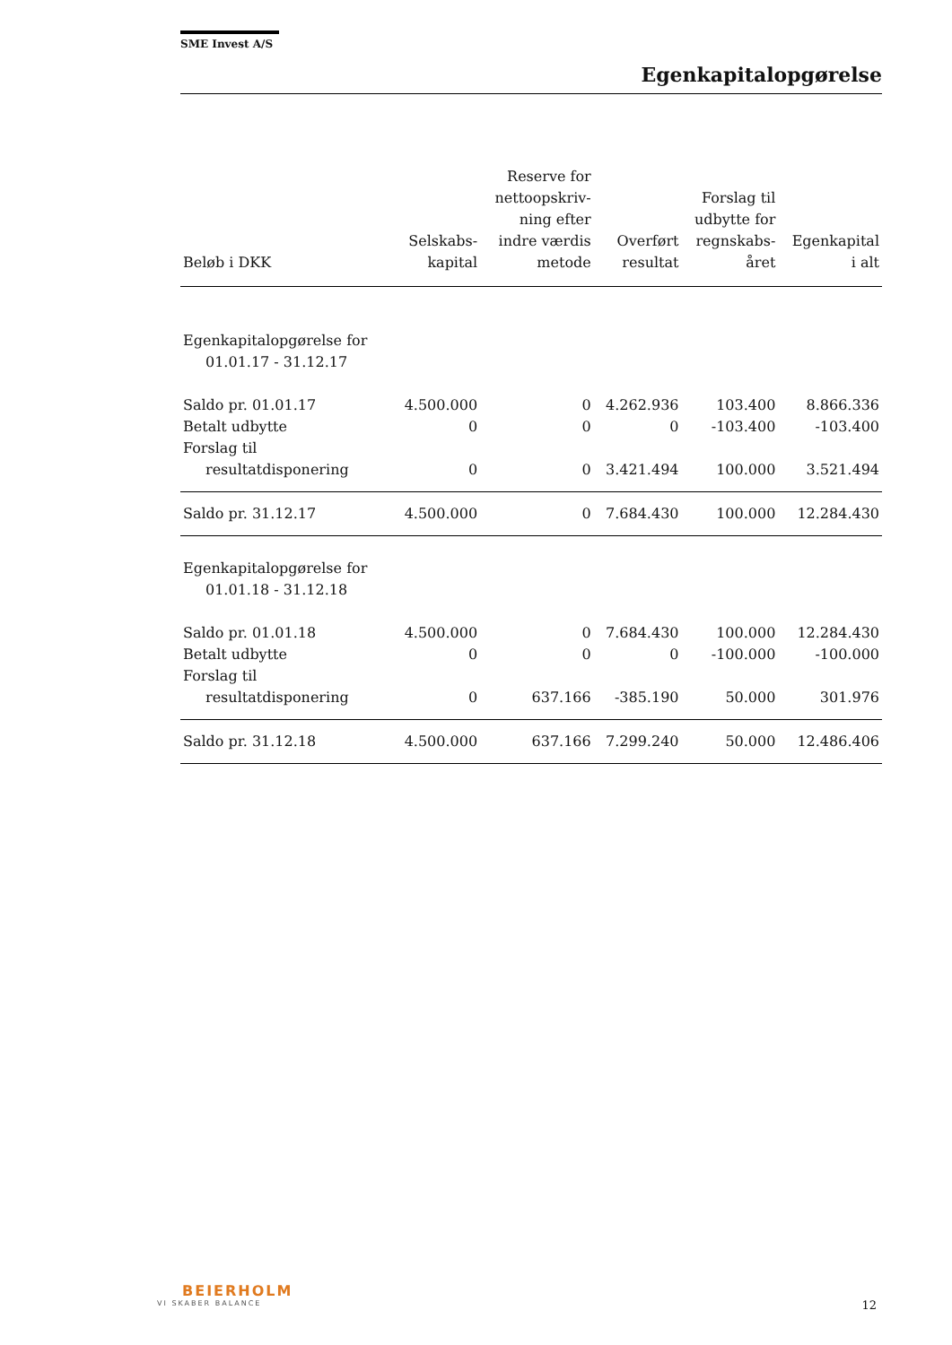SME Invest A/S
Egenkapitalopgørelse
| Beløb i DKK | Selskabs- kapital | Reserve for nettoopskriv- ning efter indre værdis metode | Overført resultat | Forslag til udbytte for regnskabs- året | Egenkapital i alt |
| --- | --- | --- | --- | --- | --- |
| Egenkapitalopgørelse for 01.01.17 - 31.12.17 | | | | | |
| Saldo pr. 01.01.17 | 4.500.000 | 0 | 4.262.936 | 103.400 | 8.866.336 |
| Betalt udbytte | 0 | 0 | 0 | -103.400 | -103.400 |
| Forslag til resultatdisponering | 0 | 0 | 3.421.494 | 100.000 | 3.521.494 |
| Saldo pr. 31.12.17 | 4.500.000 | 0 | 7.684.430 | 100.000 | 12.284.430 |
| Egenkapitalopgørelse for 01.01.18 - 31.12.18 | | | | | |
| Saldo pr. 01.01.18 | 4.500.000 | 0 | 7.684.430 | 100.000 | 12.284.430 |
| Betalt udbytte | 0 | 0 | 0 | -100.000 | -100.000 |
| Forslag til resultatdisponering | 0 | 637.166 | -385.190 | 50.000 | 301.976 |
| Saldo pr. 31.12.18 | 4.500.000 | 637.166 | 7.299.240 | 50.000 | 12.486.406 |
BEIERHOLM
VI SKABER BALANCE
12